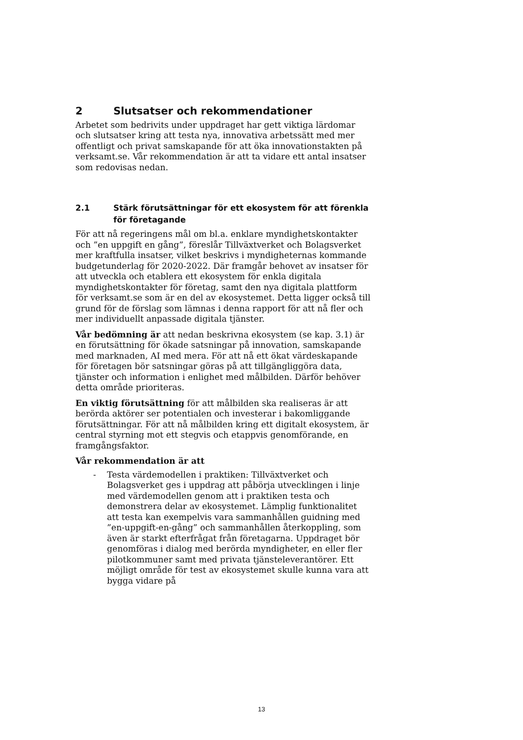2 Slutsatser och rekommendationer
Arbetet som bedrivits under uppdraget har gett viktiga lärdomar och slutsatser kring att testa nya, innovativa arbetssätt med mer offentligt och privat samskapande för att öka innovationstakten på verksamt.se. Vår rekommendation är att ta vidare ett antal insatser som redovisas nedan.
2.1 Stärk förutsättningar för ett ekosystem för att förenkla för företagande
För att nå regeringens mål om bl.a. enklare myndighetskontakter och ”en uppgift en gång”, föreslår Tillväxtverket och Bolagsverket mer kraftfulla insatser, vilket beskrivs i myndigheternas kommande budgetunderlag för 2020-2022. Där framgår behovet av insatser för att utveckla och etablera ett ekosystem för enkla digitala myndighetskontakter för företag, samt den nya digitala plattform för verksamt.se som är en del av ekosystemet. Detta ligger också till grund för de förslag som lämnas i denna rapport för att nå fler och mer individuellt anpassade digitala tjänster.
Vår bedömning är att nedan beskrivna ekosystem (se kap. 3.1) är en förutsättning för ökade satsningar på innovation, samskapande med marknaden, AI med mera. För att nå ett ökat värdeskapande för företagen bör satsningar göras på att tillgängliggöra data, tjänster och information i enlighet med målbilden. Därför behöver detta område prioriteras.
En viktig förutsättning för att målbilden ska realiseras är att berörda aktörer ser potentialen och investerar i bakomliggande förutsättningar. För att nå målbilden kring ett digitalt ekosystem, är central styrning mot ett stegvis och etappvis genomförande, en framgångsfaktor.
Vår rekommendation är att
- Testa värdemodellen i praktiken: Tillväxtverket och Bolagsverket ges i uppdrag att påbörja utvecklingen i linje med värdemodellen genom att i praktiken testa och demonstrera delar av ekosystemet. Lämplig funktionalitet att testa kan exempelvis vara sammanhållen guidning med ”en-uppgift-en-gång” och sammanhållen återkoppling, som även är starkt efterfrågat från företagarna. Uppdraget bör genomföras i dialog med berörda myndigheter, en eller fler pilotkommuner samt med privata tjänsteleverantörer. Ett möjligt område för test av ekosystemet skulle kunna vara att bygga vidare på
13